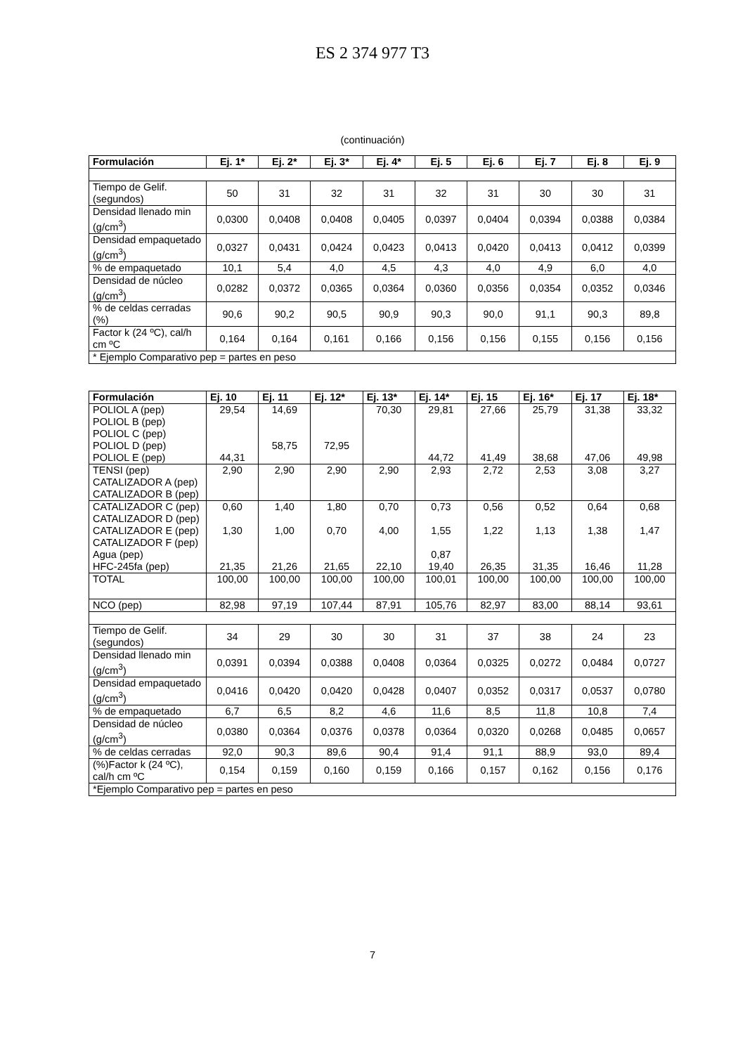ES 2 374 977 T3
(continuación)
| Formulación | Ej. 1* | Ej. 2* | Ej. 3* | Ej. 4* | Ej. 5 | Ej. 6 | Ej. 7 | Ej. 8 | Ej. 9 |
| --- | --- | --- | --- | --- | --- | --- | --- | --- | --- |
| Tiempo de Gelif. (segundos) | 50 | 31 | 32 | 31 | 32 | 31 | 30 | 30 | 31 |
| Densidad llenado min (g/cm<sup>3</sup>) | 0,0300 | 0,0408 | 0,0408 | 0,0405 | 0,0397 | 0,0404 | 0,0394 | 0,0388 | 0,0384 |
| Densidad empaquetado (g/cm<sup>3</sup>) | 0,0327 | 0,0431 | 0,0424 | 0,0423 | 0,0413 | 0,0420 | 0,0413 | 0,0412 | 0,0399 |
| % de empaquetado | 10,1 | 5,4 | 4,0 | 4,5 | 4,3 | 4,0 | 4,9 | 6,0 | 4,0 |
| Densidad de núcleo (g/cm<sup>3</sup>) | 0,0282 | 0,0372 | 0,0365 | 0,0364 | 0,0360 | 0,0356 | 0,0354 | 0,0352 | 0,0346 |
| % de celdas cerradas (%) | 90,6 | 90,2 | 90,5 | 90,9 | 90,3 | 90,0 | 91,1 | 90,3 | 89,8 |
| Factor k (24 ºC), cal/h cm ºC | 0,164 | 0,164 | 0,161 | 0,166 | 0,156 | 0,156 | 0,155 | 0,156 | 0,156 |
| * Ejemplo Comparativo pep = partes en peso | | | | | | | | | |
| Formulación | Ej. 10 | Ej. 11 | Ej. 12* | Ej. 13* | Ej. 14* | Ej. 15 | Ej. 16* | Ej. 17 | Ej. 18* |
| --- | --- | --- | --- | --- | --- | --- | --- | --- | --- |
| POLIOL A (pep) POLIOL B (pep) POLIOL C (pep) POLIOL D (pep) POLIOL E (pep) | 29,54 44,31 | 14,69 58,75 | 72,95 | 70,30 | 29,81 44,72 | 27,66 41,49 | 25,79 38,68 | 31,38 47,06 | 33,32 49,98 |
| TENSI (pep) CATALIZADOR A (pep) CATALIZADOR B (pep) | 2,90 | 2,90 | 2,90 | 2,90 | 2,93 | 2,72 | 2,53 | 3,08 | 3,27 |
| CATALIZADOR C (pep) CATALIZADOR D (pep) CATALIZADOR E (pep) CATALIZADOR F (pep) Agua (pep) HFC-245fa (pep) | 0,60 1,30 21,35 | 1,40 1,00 21,26 | 1,80 0,70 21,65 | 0,70 4,00 22,10 | 0,73 1,55 0,87 19,40 | 0,56 1,22 26,35 | 0,52 1,13 31,35 | 0,64 1,38 16,46 | 0,68 1,47 11,28 |
| TOTAL | 100,00 | 100,00 | 100,00 | 100,00 | 100,01 | 100,00 | 100,00 | 100,00 | 100,00 |
| NCO (pep) | 82,98 | 97,19 | 107,44 | 87,91 | 105,76 | 82,97 | 83,00 | 88,14 | 93,61 |
| Tiempo de Gelif. (segundos) | 34 | 29 | 30 | 30 | 31 | 37 | 38 | 24 | 23 |
| Densidad llenado min (g/cm<sup>3</sup>) | 0,0391 | 0,0394 | 0,0388 | 0,0408 | 0,0364 | 0,0325 | 0,0272 | 0,0484 | 0,0727 |
| Densidad empaquetado (g/cm<sup>3</sup>) | 0,0416 | 0,0420 | 0,0420 | 0,0428 | 0,0407 | 0,0352 | 0,0317 | 0,0537 | 0,0780 |
| % de empaquetado | 6,7 | 6,5 | 8,2 | 4,6 | 11,6 | 8,5 | 11,8 | 10,8 | 7,4 |
| Densidad de núcleo (g/cm<sup>3</sup>) | 0,0380 | 0,0364 | 0,0376 | 0,0378 | 0,0364 | 0,0320 | 0,0268 | 0,0485 | 0,0657 |
| % de celdas cerradas | 92,0 | 90,3 | 89,6 | 90,4 | 91,4 | 91,1 | 88,9 | 93,0 | 89,4 |
| (%)Factor k (24 ºC), cal/h cm ºC | 0,154 | 0,159 | 0,160 | 0,159 | 0,166 | 0,157 | 0,162 | 0,156 | 0,176 |
| *Ejemplo Comparativo pep = partes en peso | | | | | | | | | |
7